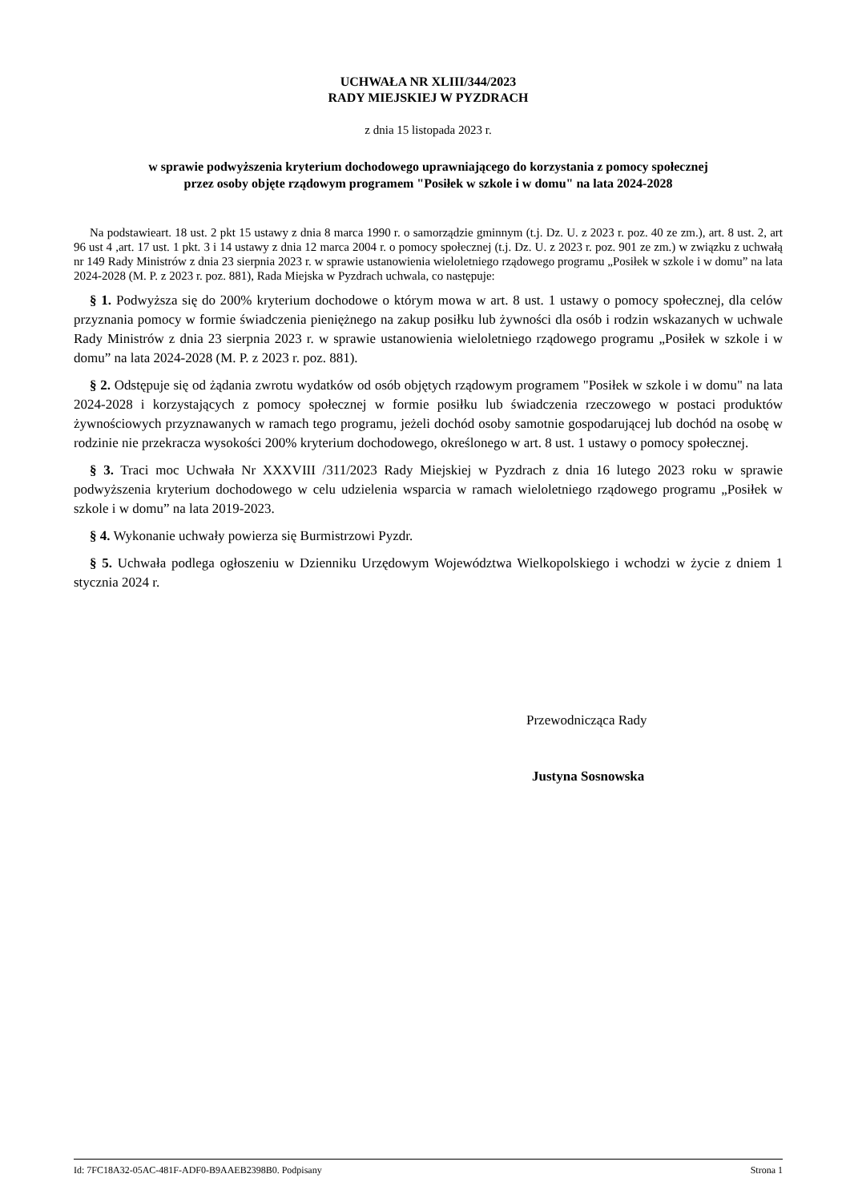UCHWAŁA NR XLIII/344/2023
RADY MIEJSKIEJ W PYZDRACH
z dnia 15 listopada 2023 r.
w sprawie podwyższenia kryterium dochodowego uprawniającego do korzystania z pomocy społecznej
przez osoby objęte rządowym programem "Posiłek w szkole i w domu" na lata 2024-2028
Na podstawieart. 18 ust. 2 pkt 15 ustawy z dnia 8 marca 1990 r. o samorządzie gminnym (t.j. Dz. U. z 2023 r. poz. 40 ze zm.), art. 8 ust. 2, art 96 ust 4 ,art. 17 ust. 1 pkt. 3 i 14 ustawy z dnia 12 marca 2004 r. o pomocy społecznej (t.j. Dz. U. z 2023 r. poz. 901 ze zm.) w związku z uchwałą nr 149 Rady Ministrów z dnia 23 sierpnia 2023 r. w sprawie ustanowienia wieloletniego rządowego programu „Posiłek w szkole i w domu” na lata 2024-2028 (M. P. z 2023 r. poz. 881), Rada Miejska w Pyzdrach uchwala, co następuje:
§ 1. Podwyższa się do 200% kryterium dochodowe o którym mowa w art. 8 ust. 1 ustawy o pomocy społecznej, dla celów przyznania pomocy w formie świadczenia pieniężnego na zakup posiłku lub żywności dla osób i rodzin wskazanych w uchwale Rady Ministrów z dnia 23 sierpnia 2023 r. w sprawie ustanowienia wieloletniego rządowego programu „Posiłek w szkole i w domu” na lata 2024-2028 (M. P. z 2023 r. poz. 881).
§ 2. Odstępuje się od żądania zwrotu wydatków od osób objętych rządowym programem "Posiłek w szkole i w domu" na lata 2024-2028 i korzystających z pomocy społecznej w formie posiłku lub świadczenia rzeczowego w postaci produktów żywnościowych przyznawanych w ramach tego programu, jeżeli dochód osoby samotnie gospodarującej lub dochód na osobę w rodzinie nie przekracza wysokości 200% kryterium dochodowego, określonego w art. 8 ust. 1 ustawy o pomocy społecznej.
§ 3. Traci moc Uchwała Nr XXXVIII /311/2023 Rady Miejskiej w Pyzdrach z dnia 16 lutego 2023 roku w sprawie podwyższenia kryterium dochodowego w celu udzielenia wsparcia w ramach wieloletniego rządowego programu „Posiłek w szkole i w domu” na lata 2019-2023.
§ 4. Wykonanie uchwały powierza się Burmistrzowi Pyzdr.
§ 5. Uchwała podlega ogłoszeniu w Dzienniku Urzędowym Województwa Wielkopolskiego i wchodzi w życie z dniem 1 stycznia 2024 r.
Przewodnicząca Rady
Justyna Sosnowska
Id: 7FC18A32-05AC-481F-ADF0-B9AAEB2398B0. Podpisany Strona 1